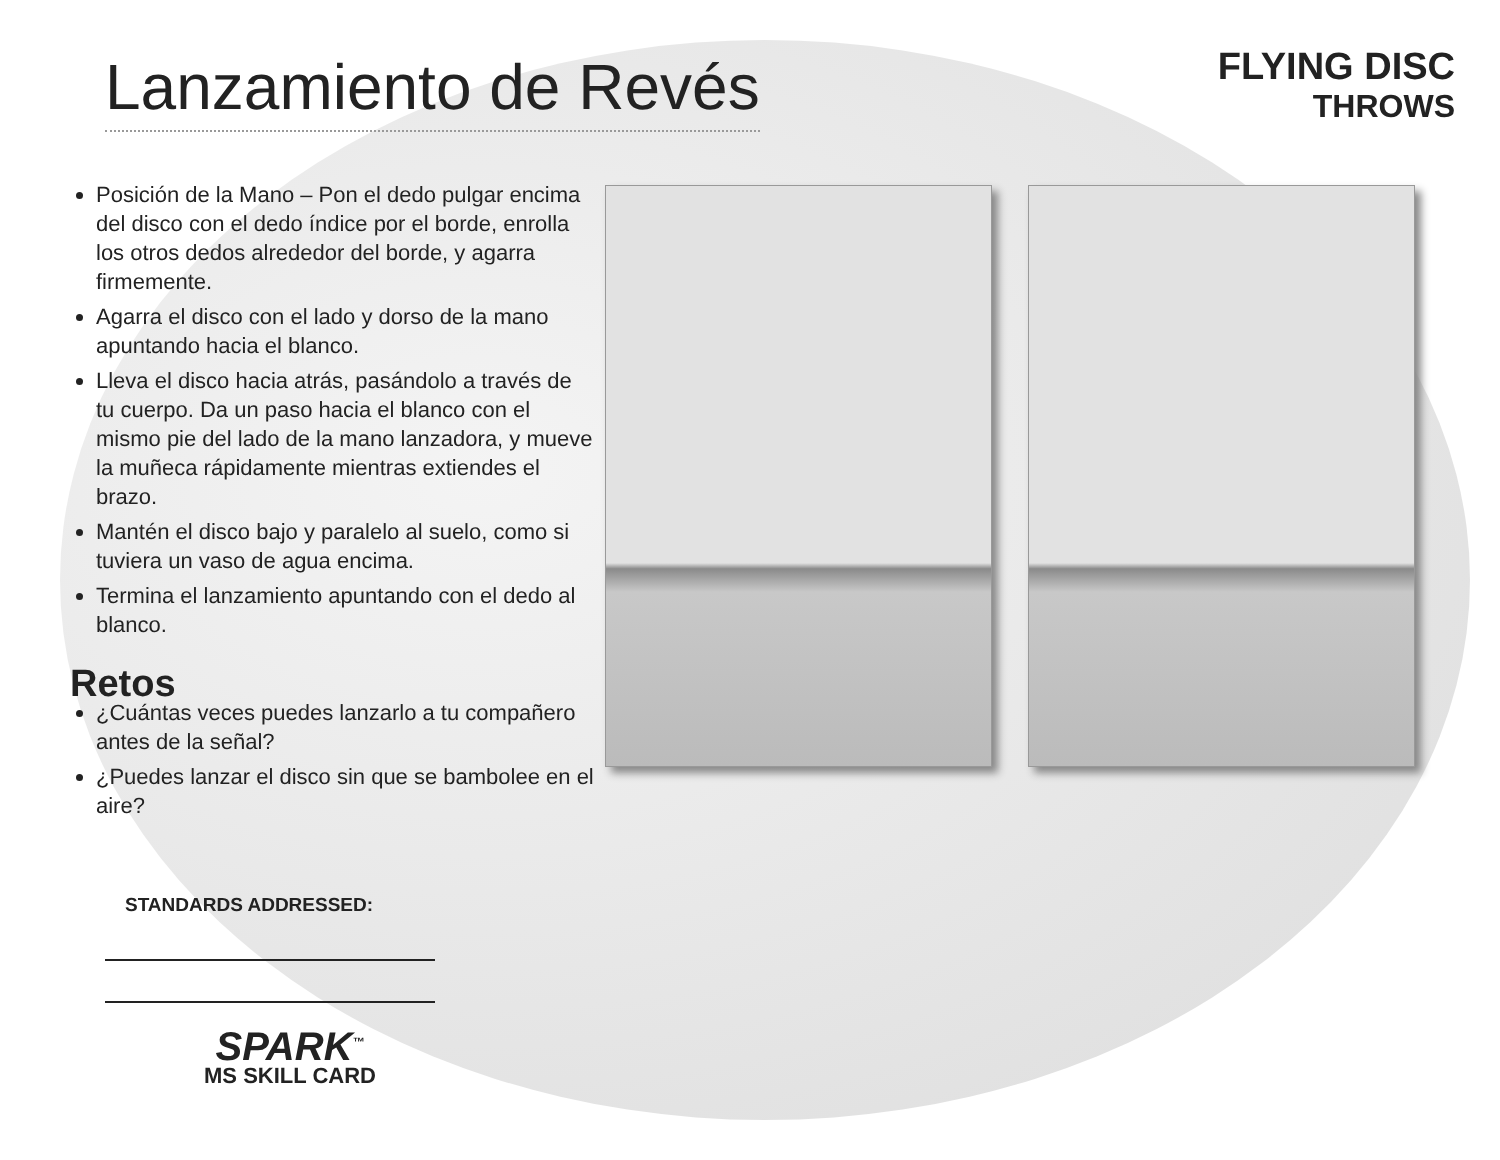Lanzamiento de Revés
FLYING DISC
THROWS
Posición de la Mano – Pon el dedo pulgar encima del disco con el dedo índice por el borde, enrolla los otros dedos alrededor del borde, y agarra firmemente.
Agarra el disco con el lado y dorso de la mano apuntando hacia el blanco.
Lleva el disco hacia atrás, pasándolo a través de tu cuerpo. Da un paso hacia el blanco con el mismo pie del lado de la mano lanzadora, y mueve la muñeca rápidamente mientras extiendes el brazo.
Mantén el disco bajo y paralelo al suelo, como si tuviera un vaso de agua encima.
Termina el lanzamiento apuntando con el dedo al blanco.
Retos
¿Cuántas veces puedes lanzarlo a tu compañero antes de la señal?
¿Puedes lanzar el disco sin que se bambolee en el aire?
STANDARDS ADDRESSED:
SPARK<sup>™</sup>
MS SKILL CARD